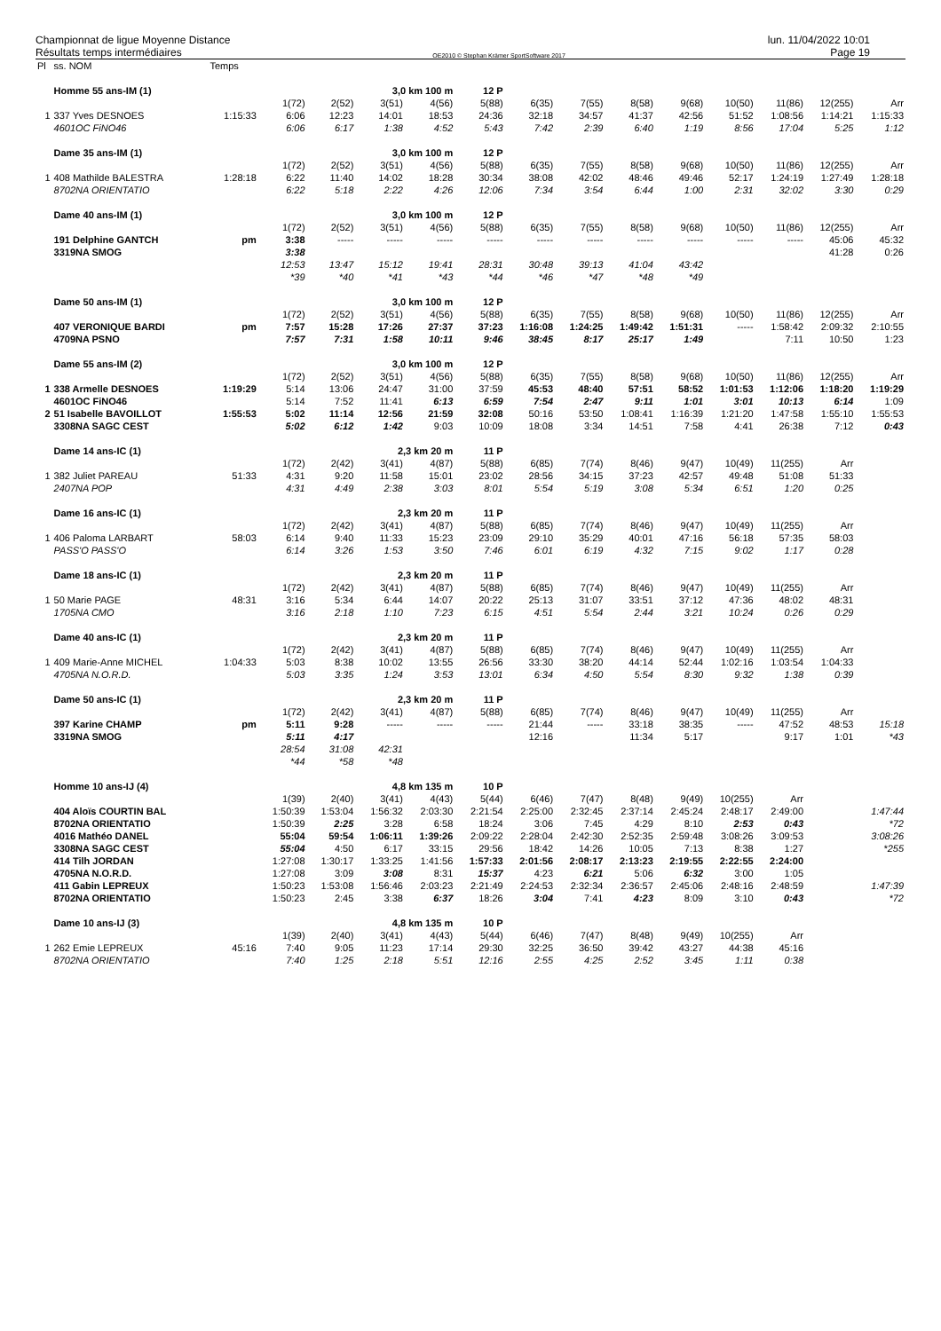Championnat de ligue Moyenne Distance
Résultats temps intermédiaires
OE2010 © Stephan Krämer SportSoftware 2017
lun. 11/04/2022 10:01
Page 19
| Pl | ss. NOM | Temps | | | | | | | | | | | | | |
| | Homme 55 ans-IM (1) | | | | 3,0 km 100 m | | 12 P | | | | | | | | |
| | | | 1(72) | 2(52) | 3(51) | 4(56) | 5(88) | 6(35) | 7(55) | 8(58) | 9(68) | 10(50) | 11(86) | 12(255) | Arr |
| 1 | 337 Yves DESNOES | 1:15:33 | 6:06 | 12:23 | 14:01 | 18:53 | 24:36 | 32:18 | 34:57 | 41:37 | 42:56 | 51:52 | 1:08:56 | 1:14:21 | 1:15:33 |
| | 4601OC FiNO46 | | 6:06 | 6:17 | 1:38 | 4:52 | 5:43 | 7:42 | 2:39 | 6:40 | 1:19 | 8:56 | 17:04 | 5:25 | 1:12 |
| | Dame 35 ans-IM (1) | | | | 3,0 km 100 m | | 12 P | | | | | | | | |
| | | | 1(72) | 2(52) | 3(51) | 4(56) | 5(88) | 6(35) | 7(55) | 8(58) | 9(68) | 10(50) | 11(86) | 12(255) | Arr |
| 1 | 408 Mathilde BALESTRA | 1:28:18 | 6:22 | 11:40 | 14:02 | 18:28 | 30:34 | 38:08 | 42:02 | 48:46 | 49:46 | 52:17 | 1:24:19 | 1:27:49 | 1:28:18 |
| | 8702NA ORIENTATIO | | 6:22 | 5:18 | 2:22 | 4:26 | 12:06 | 7:34 | 3:54 | 6:44 | 1:00 | 2:31 | 32:02 | 3:30 | 0:29 |
| | Dame 40 ans-IM (1) | | | | 3,0 km 100 m | | 12 P | | | | | | | | |
| | | | 1(72) | 2(52) | 3(51) | 4(56) | 5(88) | 6(35) | 7(55) | 8(58) | 9(68) | 10(50) | 11(86) | 12(255) | Arr |
| | 191 Delphine GANTCH | pm | 3:38 | ----- | ----- | ----- | ----- | ----- | ----- | ----- | ----- | ----- | ----- | 45:06 | 45:32 |
| | 3319NA SMOG | | 3:38 | | | | | | | | | | | 41:28 | 0:26 |
| | | | 12:53 | 13:47 | 15:12 | 19:41 | 28:31 | 30:48 | 39:13 | 41:04 | 43:42 | | | | |
| | | | *39 | *40 | *41 | *43 | *44 | *46 | *47 | *48 | *49 | | | | |
| | Dame 50 ans-IM (1) | | | | 3,0 km 100 m | | 12 P | | | | | | | | |
| | | | 1(72) | 2(52) | 3(51) | 4(56) | 5(88) | 6(35) | 7(55) | 8(58) | 9(68) | 10(50) | 11(86) | 12(255) | Arr |
| | 407 VERONIQUE BARDI | pm | 7:57 | 15:28 | 17:26 | 27:37 | 37:23 | 1:16:08 | 1:24:25 | 1:49:42 | 1:51:31 | ----- | 1:58:42 | 2:09:32 | 2:10:55 |
| | 4709NA PSNO | | 7:57 | 7:31 | 1:58 | 10:11 | 9:46 | 38:45 | 8:17 | 25:17 | 1:49 | | 7:11 | 10:50 | 1:23 |
| | Dame 55 ans-IM (2) | | | | 3,0 km 100 m | | 12 P | | | | | | | | |
| | | | 1(72) | 2(52) | 3(51) | 4(56) | 5(88) | 6(35) | 7(55) | 8(58) | 9(68) | 10(50) | 11(86) | 12(255) | Arr |
| 1 | 338 Armelle DESNOES | 1:19:29 | 5:14 | 13:06 | 24:47 | 31:00 | 37:59 | 45:53 | 48:40 | 57:51 | 58:52 | 1:01:53 | 1:12:06 | 1:18:20 | 1:19:29 |
| | 4601OC FiNO46 | | 5:14 | 7:52 | 11:41 | 6:13 | 6:59 | 7:54 | 2:47 | 9:11 | 1:01 | 3:01 | 10:13 | 6:14 | 1:09 |
| 2 | 51 Isabelle BAVOILLOT | 1:55:53 | 5:02 | 11:14 | 12:56 | 21:59 | 32:08 | 50:16 | 53:50 | 1:08:41 | 1:16:39 | 1:21:20 | 1:47:58 | 1:55:10 | 1:55:53 |
| | 3308NA SAGC CEST | | 5:02 | 6:12 | 1:42 | 9:03 | 10:09 | 18:08 | 3:34 | 14:51 | 7:58 | 4:41 | 26:38 | 7:12 | 0:43 |
| | Dame 14 ans-IC (1) | | | | 2,3 km 20 m | | 11 P | | | | | | | | |
| | | | 1(72) | 2(42) | 3(41) | 4(87) | 5(88) | 6(85) | 7(74) | 8(46) | 9(47) | 10(49) | 11(255) | Arr | |
| 1 | 382 Juliet PAREAU | 51:33 | 4:31 | 9:20 | 11:58 | 15:01 | 23:02 | 28:56 | 34:15 | 37:23 | 42:57 | 49:48 | 51:08 | 51:33 | |
| | 2407NA POP | | 4:31 | 4:49 | 2:38 | 3:03 | 8:01 | 5:54 | 5:19 | 3:08 | 5:34 | 6:51 | 1:20 | 0:25 | |
| | Dame 16 ans-IC (1) | | | | 2,3 km 20 m | | 11 P | | | | | | | | |
| | | | 1(72) | 2(42) | 3(41) | 4(87) | 5(88) | 6(85) | 7(74) | 8(46) | 9(47) | 10(49) | 11(255) | Arr | |
| 1 | 406 Paloma LARBART | 58:03 | 6:14 | 9:40 | 11:33 | 15:23 | 23:09 | 29:10 | 35:29 | 40:01 | 47:16 | 56:18 | 57:35 | 58:03 | |
| | PASS'O PASS'O | | 6:14 | 3:26 | 1:53 | 3:50 | 7:46 | 6:01 | 6:19 | 4:32 | 7:15 | 9:02 | 1:17 | 0:28 | |
| | Dame 18 ans-IC (1) | | | | 2,3 km 20 m | | 11 P | | | | | | | | |
| | | | 1(72) | 2(42) | 3(41) | 4(87) | 5(88) | 6(85) | 7(74) | 8(46) | 9(47) | 10(49) | 11(255) | Arr | |
| 1 | 50 Marie PAGE | 48:31 | 3:16 | 5:34 | 6:44 | 14:07 | 20:22 | 25:13 | 31:07 | 33:51 | 37:12 | 47:36 | 48:02 | 48:31 | |
| | 1705NA CMO | | 3:16 | 2:18 | 1:10 | 7:23 | 6:15 | 4:51 | 5:54 | 2:44 | 3:21 | 10:24 | 0:26 | 0:29 | |
| | Dame 40 ans-IC (1) | | | | 2,3 km 20 m | | 11 P | | | | | | | | |
| | | | 1(72) | 2(42) | 3(41) | 4(87) | 5(88) | 6(85) | 7(74) | 8(46) | 9(47) | 10(49) | 11(255) | Arr | |
| 1 | 409 Marie-Anne MICHEL | 1:04:33 | 5:03 | 8:38 | 10:02 | 13:55 | 26:56 | 33:30 | 38:20 | 44:14 | 52:44 | 1:02:16 | 1:03:54 | 1:04:33 | |
| | 4705NA N.O.R.D. | | 5:03 | 3:35 | 1:24 | 3:53 | 13:01 | 6:34 | 4:50 | 5:54 | 8:30 | 9:32 | 1:38 | 0:39 | |
| | Dame 50 ans-IC (1) | | | | 2,3 km 20 m | | 11 P | | | | | | | | |
| | | | 1(72) | 2(42) | 3(41) | 4(87) | 5(88) | 6(85) | 7(74) | 8(46) | 9(47) | 10(49) | 11(255) | Arr | |
| | 397 Karine CHAMP | pm | 5:11 | 9:28 | ----- | ----- | ----- | 21:44 | ----- | 33:18 | 38:35 | ----- | 47:52 | 48:53 | 15:18 |
| | 3319NA SMOG | | 5:11 | 4:17 | | | | 12:16 | | 11:34 | 5:17 | | 9:17 | 1:01 | *43 |
| | | | 28:54 | 31:08 | 42:31 | | | | | | | | | | |
| | | | *44 | *58 | *48 | | | | | | | | | | |
| | Homme 10 ans-IJ (4) | | | | 4,8 km 135 m | | 10 P | | | | | | | | |
| | | | 1(39) | 2(40) | 3(41) | 4(43) | 5(44) | 6(46) | 7(47) | 8(48) | 9(49) | 10(255) | Arr | | |
| | 404 Aloïs COURTIN BAL | | 1:50:39 | 1:53:04 | 1:56:32 | 2:03:30 | 2:21:54 | 2:25:00 | 2:32:45 | 2:37:14 | 2:45:24 | 2:48:17 | 2:49:00 | | 1:47:44 |
| | 8702NA ORIENTATIO | | 1:50:39 | 2:25 | 3:28 | 6:58 | 18:24 | 3:06 | 7:45 | 4:29 | 8:10 | 2:53 | 0:43 | | *72 |
| | 4016 Mathéo DANEL | | 55:04 | 59:54 | 1:06:11 | 1:39:26 | 2:09:22 | 2:28:04 | 2:42:30 | 2:52:35 | 2:59:48 | 3:08:26 | 3:09:53 | | 3:08:26 |
| | 3308NA SAGC CEST | | 55:04 | 4:50 | 6:17 | 33:15 | 29:56 | 18:42 | 14:26 | 10:05 | 7:13 | 8:38 | 1:27 | | *255 |
| | 414 Tilh JORDAN | | 1:27:08 | 1:30:17 | 1:33:25 | 1:41:56 | 1:57:33 | 2:01:56 | 2:08:17 | 2:13:23 | 2:19:55 | 2:22:55 | 2:24:00 | | |
| | 4705NA N.O.R.D. | | 1:27:08 | 3:09 | 3:08 | 8:31 | 15:37 | 4:23 | 6:21 | 5:06 | 6:32 | 3:00 | 1:05 | | |
| | 411 Gabin LEPREUX | | 1:50:23 | 1:53:08 | 1:56:46 | 2:03:23 | 2:21:49 | 2:24:53 | 2:32:34 | 2:36:57 | 2:45:06 | 2:48:16 | 2:48:59 | | 1:47:39 |
| | 8702NA ORIENTATIO | | 1:50:23 | 2:45 | 3:38 | 6:37 | 18:26 | 3:04 | 7:41 | 4:23 | 8:09 | 3:10 | 0:43 | | *72 |
| | Dame 10 ans-IJ (3) | | | | 4,8 km 135 m | | 10 P | | | | | | | | |
| | | | 1(39) | 2(40) | 3(41) | 4(43) | 5(44) | 6(46) | 7(47) | 8(48) | 9(49) | 10(255) | Arr | | |
| 1 | 262 Emie LEPREUX | 45:16 | 7:40 | 9:05 | 11:23 | 17:14 | 29:30 | 32:25 | 36:50 | 39:42 | 43:27 | 44:38 | 45:16 | | |
| | 8702NA ORIENTATIO | | 7:40 | 1:25 | 2:18 | 5:51 | 12:16 | 2:55 | 4:25 | 2:52 | 3:45 | 1:11 | 0:38 | | |